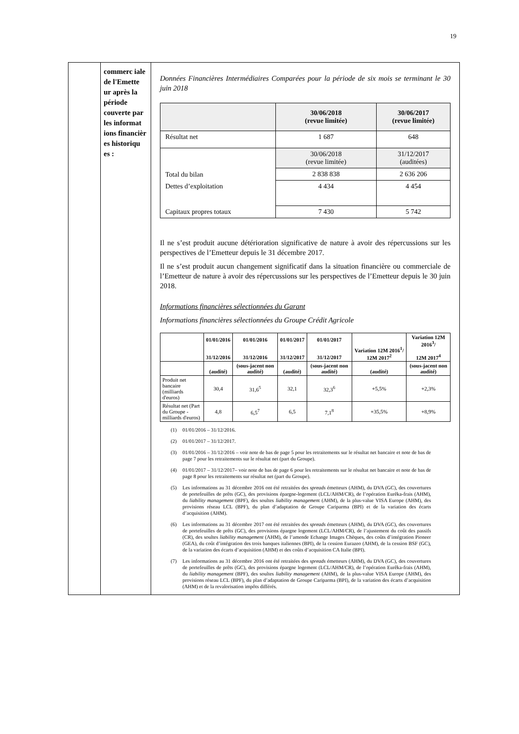19
| | commerc iale de l'Emette ur après la période couverte par les informat ions financièr es historiqu es : | Données Financières Intermédiaires Comparées pour la période de six mois se terminant le 30 juin 2018 / / 30/06/2018 (revue limitée) / 30/06/2017 (revue limitée) / / Résultat net / 1 687 / 648 / / Total du bilan / 30/06/2018 (revue limitée) / 31/12/2017 (auditées) / / / 2 838 838 / 2 636 206 / / Dettes d’exploitation / 4 434 / 4 454 / / Capitaux propres totaux / 7 430 / 5 742 / Il ne s’est produit aucune détérioration significative de nature à avoir des répercussions sur les perspectives de l’Emetteur depuis le 31 décembre 2017. Il ne s’est produit aucun changement significatif dans la situation financière ou commerciale de l’Emetteur de nature à avoir des répercussions sur les perspectives de l’Emetteur depuis le 30 juin 2018. Informations financières sélectionnées du Garant Informations financières sélectionnées du Groupe Crédit Agricole / / 01/01/2016 31/12/2016 / 01/01/2016 31/12/2016 / 01/01/2017 31/12/2017 / 01/01/2017 31/12/2017 / Variation 12M 2016<sup>1</sup>/ 12M 2017<sup>2</sup> / Variation 12M 2016<sup>3</sup>/ 12M 2017<sup>4</sup> / / --- / --- / --- / --- / --- / --- / --- / / / (audité) / (sous-jacent non audité) / (audité) / (sous-jacent non audité) / (audité) / (sous-jacent non audité) / / Produit net bancaire (milliards d'euros) / 30,4 / 31,6<sup>5</sup> / 32,1 / 32,3<sup>6</sup> / +5,5% / +2,3% / / Résultat net (Part du Groupe - milliards d'euros) / 4,8 / 6,5<sup>7</sup> / 6,5 / 7,1<sup>8</sup> / +35,5% / +8,9% / (1) 01/01/2016 – 31/12/2016. (2) 01/01/2017 – 31/12/2017. (3) 01/01/2016 – 31/12/2016 – voir note de bas de page 5 pour les retraitements sur le résultat net bancaire et note de bas de page 7 pour les retraitements sur le résultat net (part du Groupe). (4) 01/01/2017 – 31/12/2017– voir note de bas de page 6 pour les retraitements sur le résultat net bancaire et note de bas de page 8 pour les retraitements sur résultat net (part du Groupe). (5) Les informations au 31 décembre 2016 ont été retraitées des spreads émetteurs (AHM), du DVA (GC), des couvertures de portefeuilles de prêts (GC), des provisions épargne-logement (LCL/AHM/CR), de l’opération Eurêka-frais (AHM), du liability management (BPF), des soultes liability managemen t (AHM), de la plus-value VISA Europe (AHM), des provisions réseau LCL (BPF), du plan d’adaptation de Groupe Cariparma (BPI) et de la variation des écarts d’acquisition (AHM). (6) Les informations au 31 décembre 2017 ont été retraitées des spreads émetteurs (AHM), du DVA (GC), des couvertures de portefeuilles de prêts (GC), des provisions épargne logement (LCL/AHM/CR), de l’ajustement du coût des passifs (CR), des soultes liability management (AHM), de l’amende Echange Images Chèques, des coûts d’intégration Pioneer (GEA), du coût d’intégration des trois banques italiennes (BPI), de la cession Eurazeo (AHM), de la cession BSF (GC), de la variation des écarts d’acquisition (AHM) et des coûts d’acquisition CA Italie (BPI). (7) Les informations au 31 décembre 2016 ont été retraitées des spreads émetteurs (AHM), du DVA (GC), des couvertures de portefeuilles de prêts (GC), des provisions épargne logement (LCL/AHM/CR), de l’opération Eurêka-frais (AHM), du liability management (BPF), des soultes liability management (AHM), de la plus-value VISA Europe (AHM), des provisions réseau LCL (BPF), du plan d’adaptation de Groupe Cariparma (BPI), de la variation des écarts d’acquisition (AHM) et de la revalorisation impôts différés. |